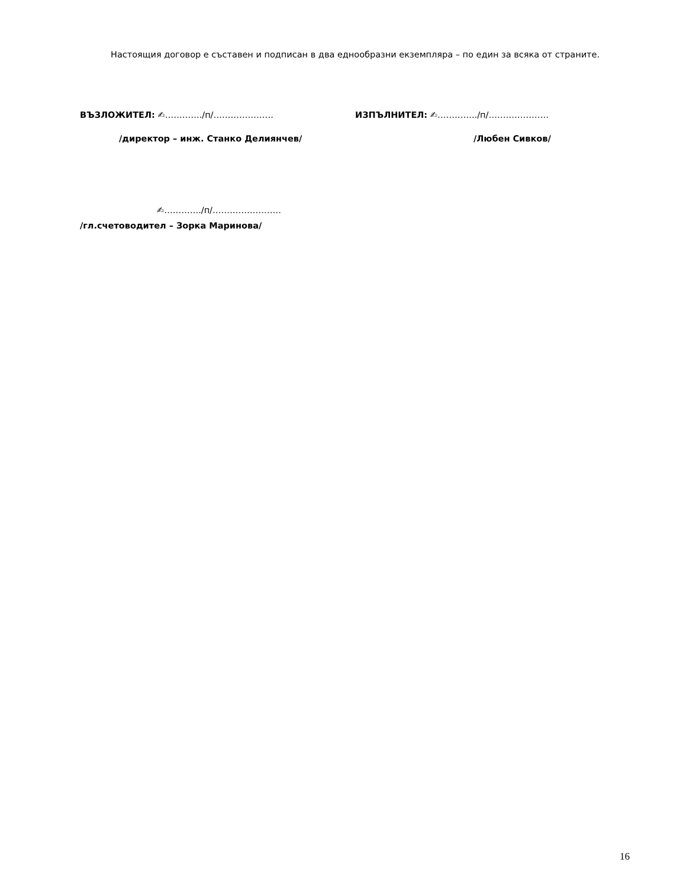Настоящия договор е съставен и подписан в два еднообразни екземпляра – по един за всяка от страните.
ВЪЗЛОЖИТЕЛ: ✍…………./п/………………… ИЗПЪЛНИТЕЛ: ✍…………../п/…………………
/директор – инж. Станко Делиянчев/ /Любен Сивков/
✍…………./п/……………………
/гл.счетоводител – Зорка Маринова/
16